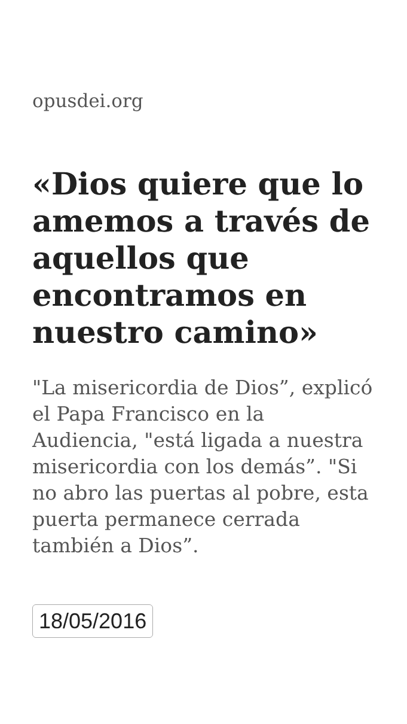opusdei.org
«Dios quiere que lo amemos a través de aquellos que encontramos en nuestro camino»
"La misericordia de Dios”, explicó el Papa Francisco en la Audiencia, "está ligada a nuestra misericordia con los demás”. "Si no abro las puertas al pobre, esta puerta permanece cerrada también a Dios”.
18/05/2016